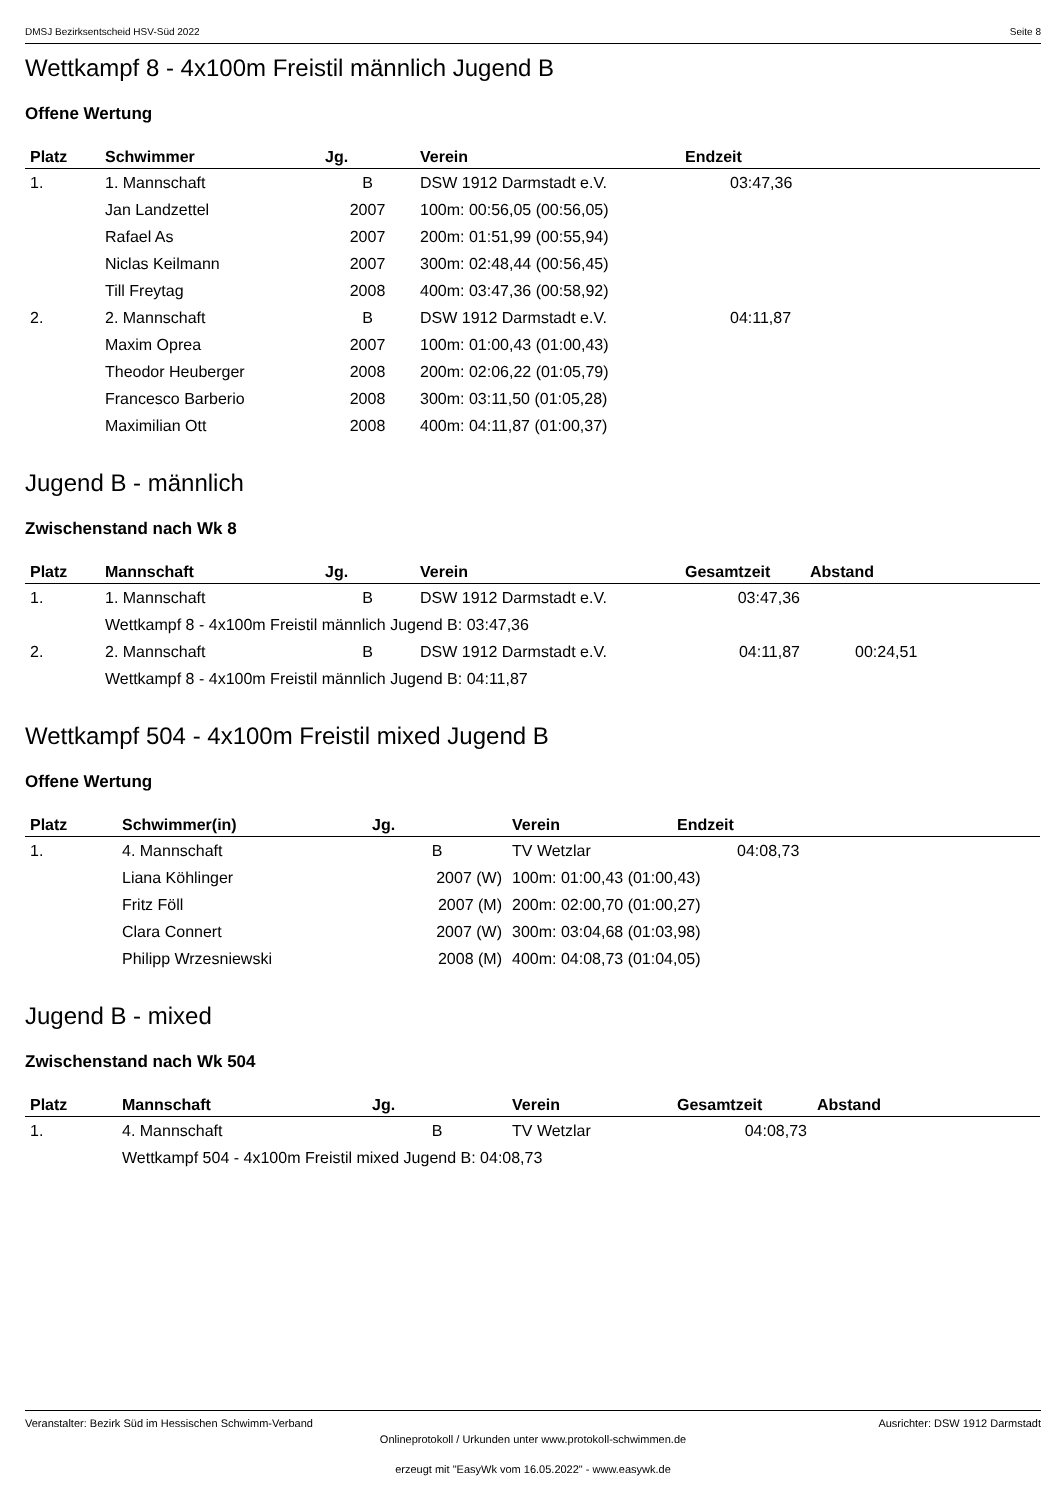DMSJ Bezirksentscheid HSV-Süd 2022 Seite 8
Wettkampf 8 - 4x100m Freistil männlich Jugend B
Offene Wertung
| Platz | Schwimmer | Jg. | Verein | Endzeit |
| --- | --- | --- | --- | --- |
| 1. | 1. Mannschaft | B | DSW 1912 Darmstadt e.V. | 03:47,36 |
| | Jan Landzettel | 2007 | 100m: 00:56,05 (00:56,05) | |
| | Rafael As | 2007 | 200m: 01:51,99 (00:55,94) | |
| | Niclas Keilmann | 2007 | 300m: 02:48,44 (00:56,45) | |
| | Till Freytag | 2008 | 400m: 03:47,36 (00:58,92) | |
| 2. | 2. Mannschaft | B | DSW 1912 Darmstadt e.V. | 04:11,87 |
| | Maxim Oprea | 2007 | 100m: 01:00,43 (01:00,43) | |
| | Theodor Heuberger | 2008 | 200m: 02:06,22 (01:05,79) | |
| | Francesco Barberio | 2008 | 300m: 03:11,50 (01:05,28) | |
| | Maximilian Ott | 2008 | 400m: 04:11,87 (01:00,37) | |
Jugend B - männlich
Zwischenstand nach Wk 8
| Platz | Mannschaft | Jg. | Verein | Gesamtzeit | Abstand |
| --- | --- | --- | --- | --- | --- |
| 1. | 1. Mannschaft | B | DSW 1912 Darmstadt e.V. | 03:47,36 | |
| | Wettkampf 8 - 4x100m Freistil männlich Jugend B: 03:47,36 | | | | |
| 2. | 2. Mannschaft | B | DSW 1912 Darmstadt e.V. | 04:11,87 | 00:24,51 |
| | Wettkampf 8 - 4x100m Freistil männlich Jugend B: 04:11,87 | | | | |
Wettkampf 504 - 4x100m Freistil mixed Jugend B
Offene Wertung
| Platz | Schwimmer(in) | Jg. | Verein | Endzeit |
| --- | --- | --- | --- | --- |
| 1. | 4. Mannschaft | B | TV Wetzlar | 04:08,73 |
| | Liana Köhlinger | 2007 (W) | 100m: 01:00,43 (01:00,43) | |
| | Fritz Föll | 2007 (M) | 200m: 02:00,70 (01:00,27) | |
| | Clara Connert | 2007 (W) | 300m: 03:04,68 (01:03,98) | |
| | Philipp Wrzesniewski | 2008 (M) | 400m: 04:08,73 (01:04,05) | |
Jugend B - mixed
Zwischenstand nach Wk 504
| Platz | Mannschaft | Jg. | Verein | Gesamtzeit | Abstand |
| --- | --- | --- | --- | --- | --- |
| 1. | 4. Mannschaft | B | TV Wetzlar | 04:08,73 | |
| | Wettkampf 504 - 4x100m Freistil mixed Jugend B: 04:08,73 | | | | |
Veranstalter: Bezirk Süd im Hessischen Schwimm-Verband Ausrichter: DSW 1912 Darmstadt
Onlineprotokoll / Urkunden unter www.protokoll-schwimmen.de
erzeugt mit "EasyWk vom 16.05.2022" - www.easywk.de